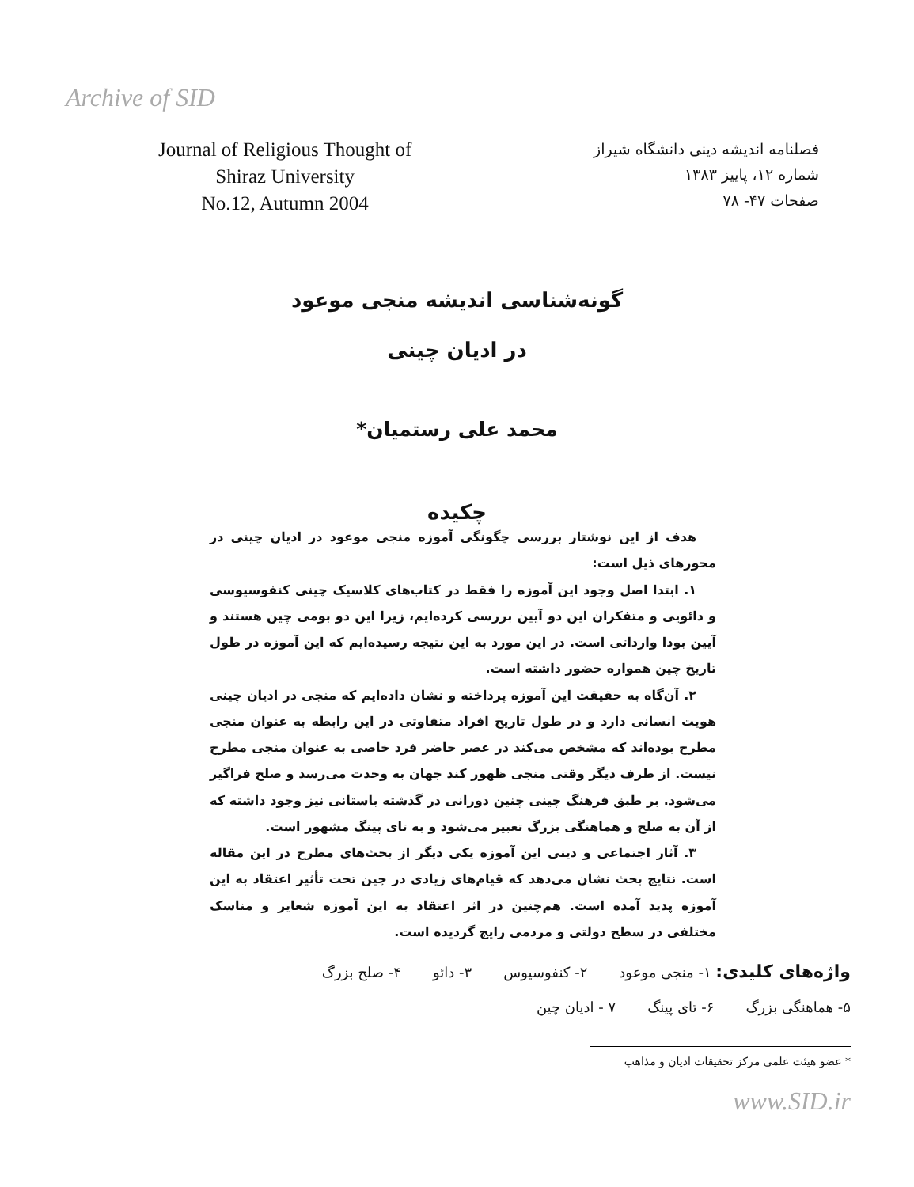Archive of SID
Journal of Religious Thought of
Shiraz University
No.12, Autumn 2004
فصلنامه اندیشه دینی دانشگاه شیراز
شماره ۱۲، پاییز ۱۳۸۳
صفحات ۴۷- ۷۸
گونه‌شناسی اندیشه منجی موعود
در ادیان چینی
محمد علی رستمیان*
چکیده
هدف از این نوشتار بررسی چگونگی آموزه منجی موعود در ادیان چینی در محورهای ذیل است:
۱. ابتدا اصل وجود این آموزه را فقط در کتاب‌های کلاسیک چینی کنفوسیوسی و دائویی و متفکران این دو آیین بررسی کرده‌ایم، زیرا این دو بومی چین هستند و آیین بودا وارداتی است. در این مورد به این نتیجه رسیده‌ایم که این آموزه در طول تاریخ چین همواره حضور داشته است.
۲. آن‌گاه به حقیقت این آموزه پرداخته و نشان داده‌ایم که منجی در ادیان چینی هویت انسانی دارد و در طول تاریخ افراد متفاوتی در این رابطه به عنوان منجی مطرح بوده‌اند که مشخص می‌کند در عصر حاضر فرد خاصی به عنوان منجی مطرح نیست. از طرف دیگر وقتی منجی ظهور کند جهان به وحدت می‌رسد و صلح فراگیر می‌شود. بر طبق فرهنگ چینی چنین دورانی در گذشته باستانی نیز وجود داشته که از آن به صلح و هماهنگی بزرگ تعبیر می‌شود و به تای پینگ مشهور است.
۳. آثار اجتماعی و دینی این آموزه یکی دیگر از بحث‌های مطرح در این مقاله است. نتایج بحث نشان می‌دهد که قیام‌های زیادی در چین تحت تأثیر اعتقاد به این آموزه پدید آمده است. هم‌چنین در اثر اعتقاد به این آموزه شعایر و مناسک مختلفی در سطح دولتی و مردمی رایج گردیده است.
واژه‌های کلیدی: ۱- منجی موعود ۲- کنفوسیوس ۳- دائو ۴- صلح بزرگ
۵- هماهنگی بزرگ ۶- تای پینگ ۷ - ادیان چین
* عضو هیئت علمی مرکز تحقیقات ادیان و مذاهب
www.SID.ir